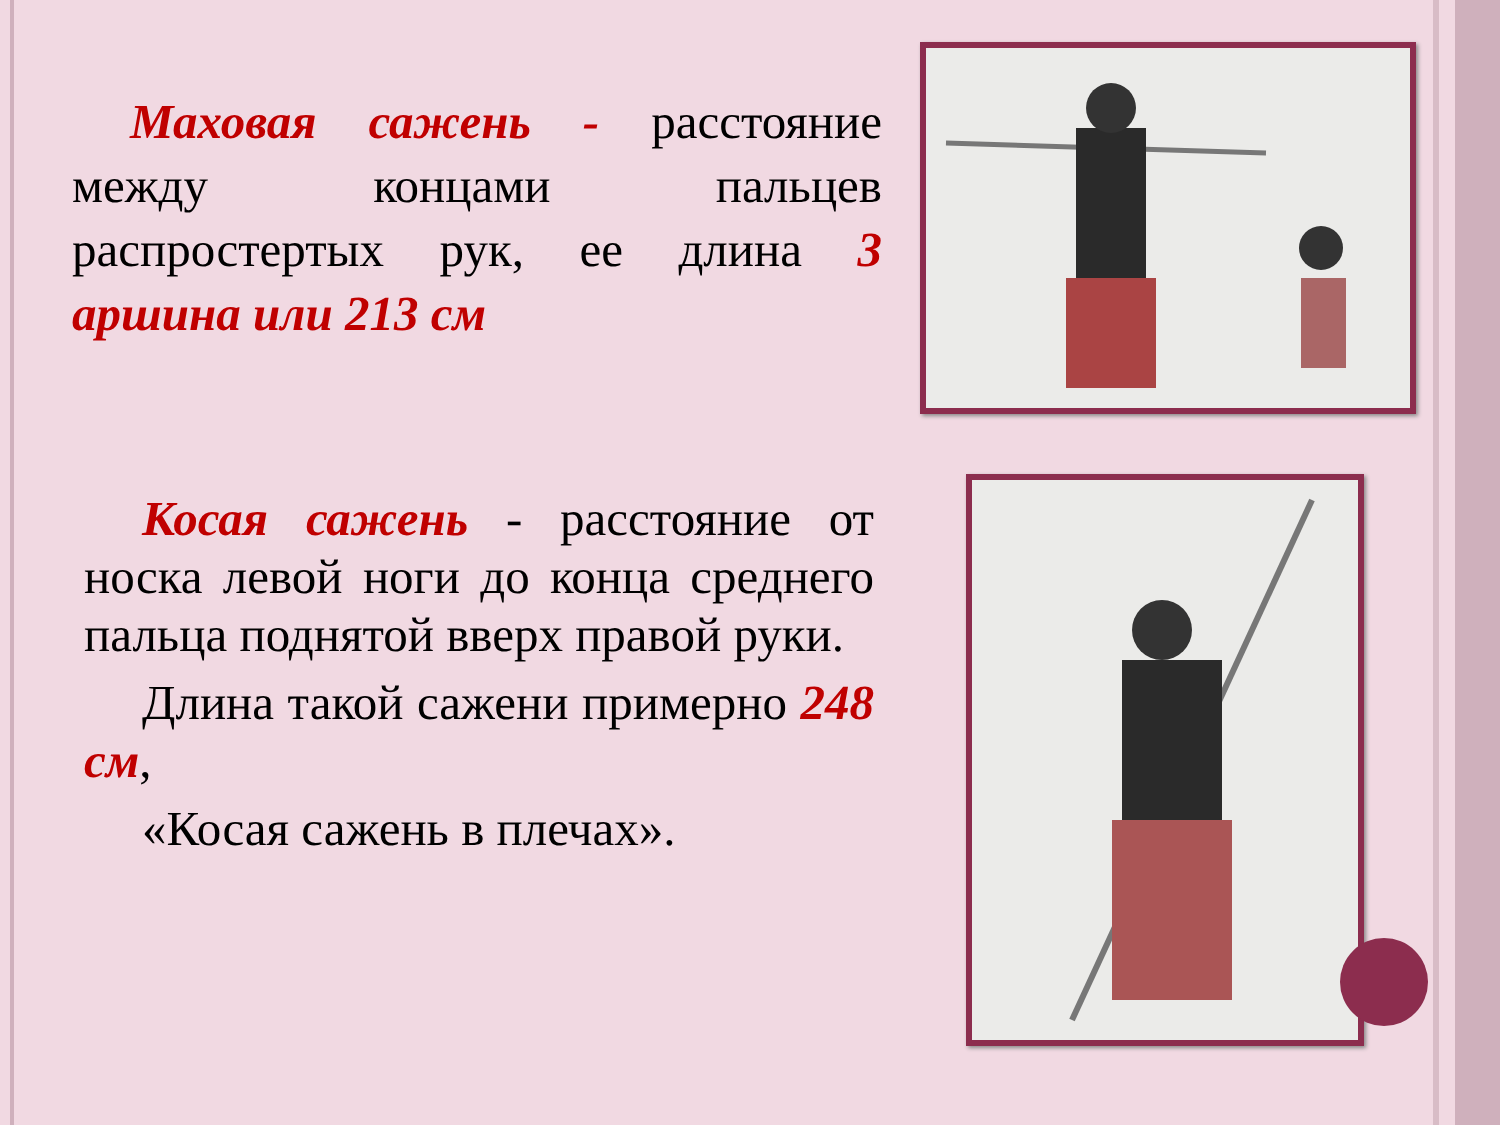Маховая сажень - расстояние между концами пальцев распростертых рук, ее длина 3 аршина или 213 см
Косая сажень - расстояние от носка левой ноги до конца среднего пальца поднятой вверх правой руки.
Длина такой сажени примерно 248 см,
«Косая сажень в плечах».